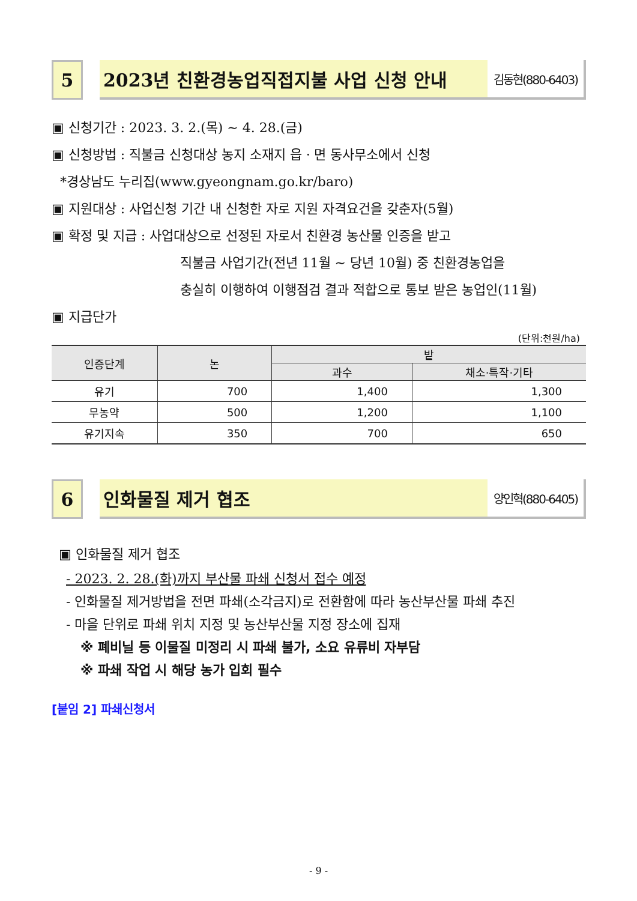5 2023년 친환경농업직접지불 사업 신청 안내
김동현(880-6403)
▣ 신청기간 : 2023. 3. 2.(목) ~ 4. 28.(금)
▣ 신청방법 : 직불금 신청대상 농지 소재지 읍ㆍ면 동사무소에서 신청
*경상남도 누리집(www.gyeongnam.go.kr/baro)
▣ 지원대상 : 사업신청 기간 내 신청한 자로 지원 자격요건을 갖춘자(5월)
▣ 확정 및 지급 : 사업대상으로 선정된 자로서 친환경 농산물 인증을 받고
직불금 사업기간(전년 11월 ~ 당년 10월) 중 친환경농업을
충실히 이행하여 이행점검 결과 적합으로 통보 받은 농업인(11월)
▣ 지급단가
(단위:천원/ha)
| 인증단계 | 논 | 밭 | |
| --- | --- | --- | --- |
| | | 과수 | 채소·특작·기타 |
| 유기 | 700 | 1,400 | 1,300 |
| 무농약 | 500 | 1,200 | 1,100 |
| 유기지속 | 350 | 700 | 650 |
6 인화물질 제거 협조
양인혁(880-6405)
▣ 인화물질 제거 협조
- 2023. 2. 28.(화)까지 부산물 파쇄 신청서 접수 예정
- 인화물질 제거방법을 전면 파쇄(소각금지)로 전환함에 따라 농산부산물 파쇄 추진
- 마을 단위로 파쇄 위치 지정 및 농산부산물 지정 장소에 집재
※ 폐비닐 등 이물질 미정리 시 파쇄 불가, 소요 유류비 자부담
※ 파쇄 작업 시 해당 농가 입회 필수
[붙임 2] 파쇄신청서
- 9 -